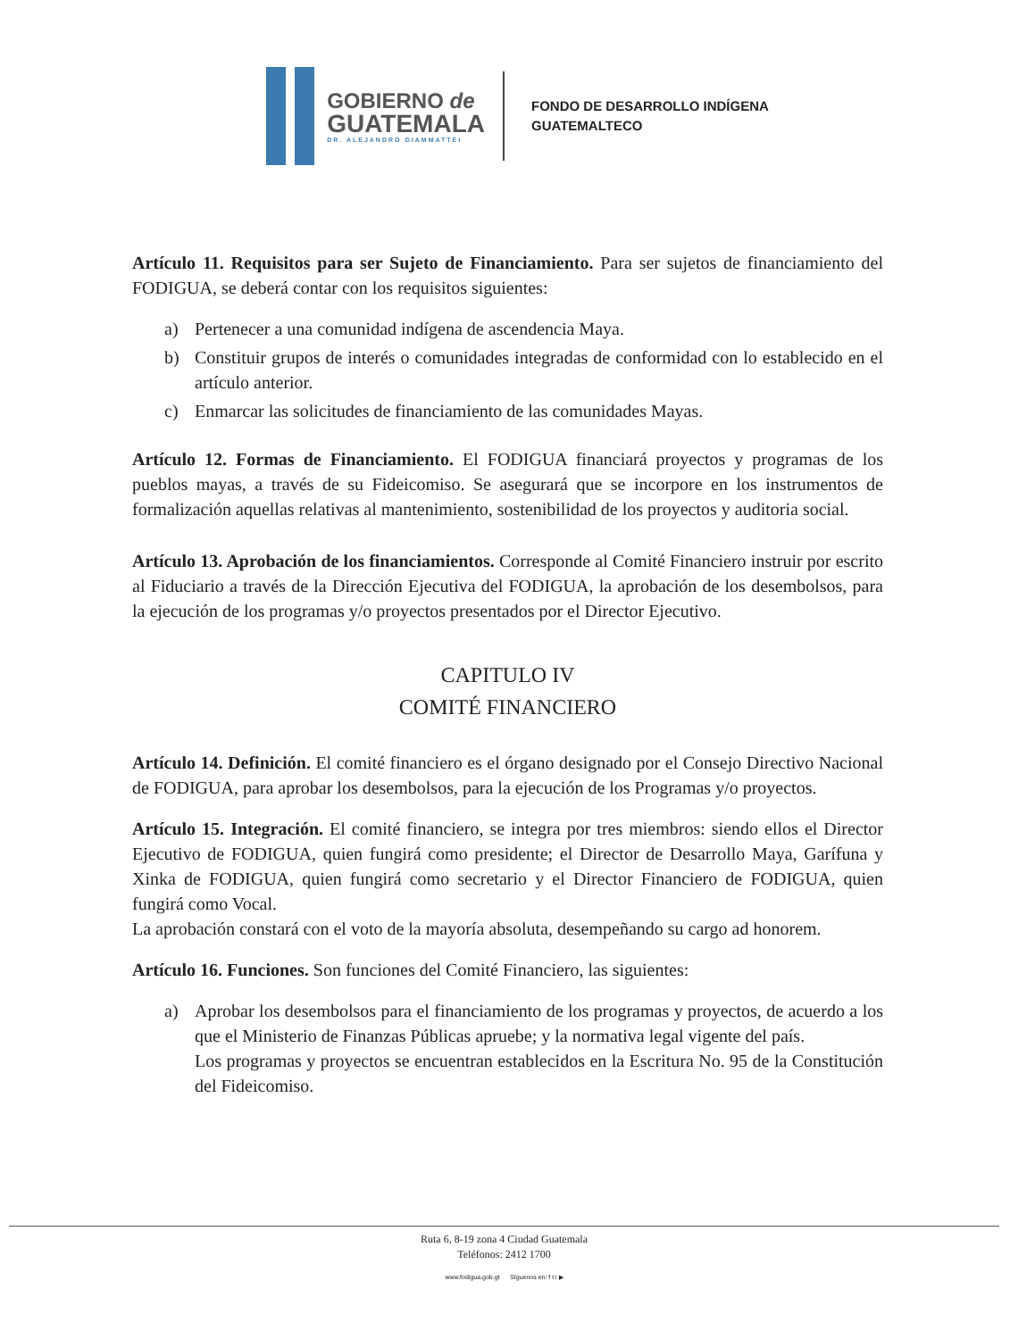GOBIERNO de
GUATEMALA
DR. ALEJANDRO GIAMMATTEI
FONDO DE DESARROLLO INDÍGENA
GUATEMALTECO
Artículo 11. Requisitos para ser Sujeto de Financiamiento. Para ser sujetos de financiamiento del FODIGUA, se deberá contar con los requisitos siguientes:
a) Pertenecer a una comunidad indígena de ascendencia Maya.
b) Constituir grupos de interés o comunidades integradas de conformidad con lo establecido en el artículo anterior.
c) Enmarcar las solicitudes de financiamiento de las comunidades Mayas.
Artículo 12. Formas de Financiamiento. El FODIGUA financiará proyectos y programas de los pueblos mayas, a través de su Fideicomiso. Se asegurará que se incorpore en los instrumentos de formalización aquellas relativas al mantenimiento, sostenibilidad de los proyectos y auditoria social.
Artículo 13. Aprobación de los financiamientos. Corresponde al Comité Financiero instruir por escrito al Fiduciario a través de la Dirección Ejecutiva del FODIGUA, la aprobación de los desembolsos, para la ejecución de los programas y/o proyectos presentados por el Director Ejecutivo.
CAPITULO IV
COMITÉ FINANCIERO
Artículo 14. Definición. El comité financiero es el órgano designado por el Consejo Directivo Nacional de FODIGUA, para aprobar los desembolsos, para la ejecución de los Programas y/o proyectos.
Artículo 15. Integración. El comité financiero, se integra por tres miembros: siendo ellos el Director Ejecutivo de FODIGUA, quien fungirá como presidente; el Director de Desarrollo Maya, Garífuna y Xinka de FODIGUA, quien fungirá como secretario y el Director Financiero de FODIGUA, quien fungirá como Vocal.
La aprobación constará con el voto de la mayoría absoluta, desempeñando su cargo ad honorem.
Artículo 16. Funciones. Son funciones del Comité Financiero, las siguientes:
a) Aprobar los desembolsos para el financiamiento de los programas y proyectos, de acuerdo a los que el Ministerio de Finanzas Públicas apruebe; y la normativa legal vigente del país.
Los programas y proyectos se encuentran establecidos en la Escritura No. 95 de la Constitución del Fideicomiso.
Ruta 6, 8-19 zona 4 Ciudad Guatemala
Teléfonos: 2412 1700
www.fodigua.gob.gt Síguenos en: f t i ▶